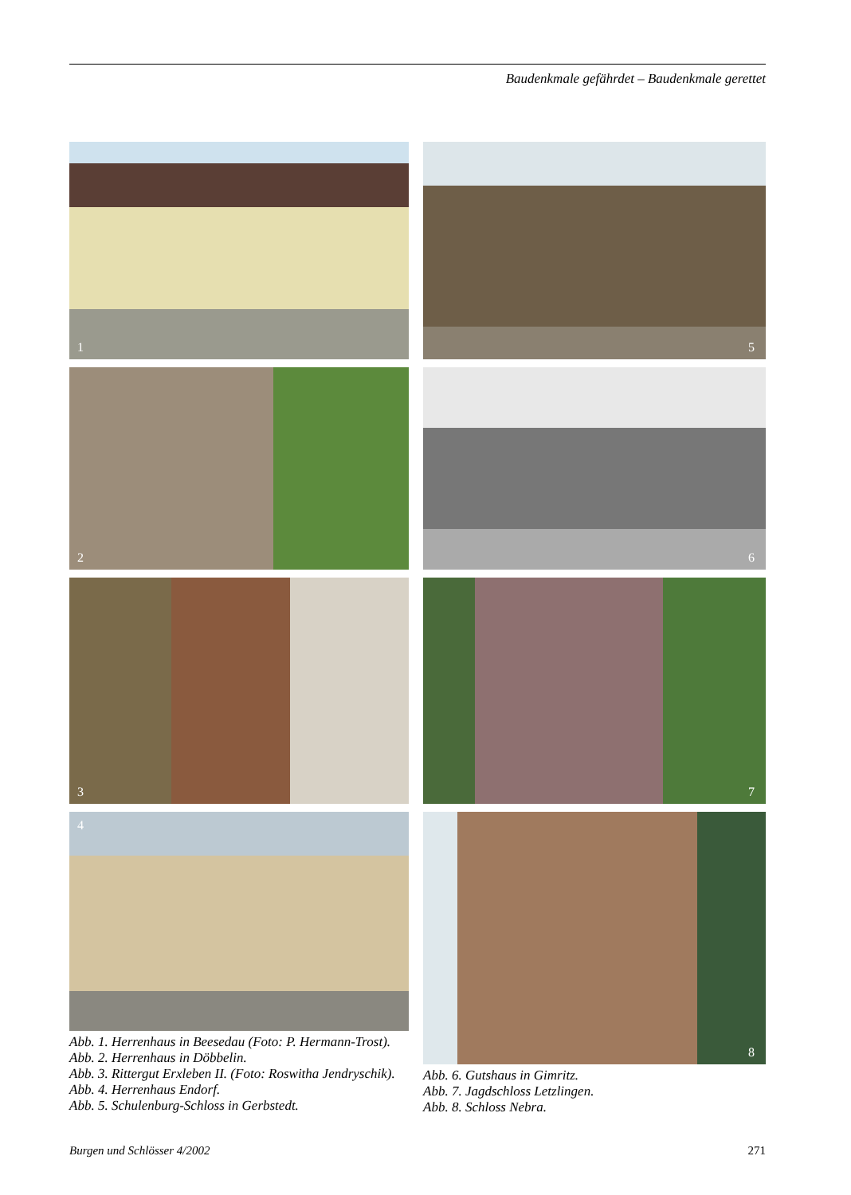Baudenkmale gefährdet – Baudenkmale gerettet
1
2
3
4
Abb. 1. Herrenhaus in Beesedau (Foto: P. Hermann-Trost).
Abb. 2. Herrenhaus in Döbbelin.
Abb. 3. Rittergut Erxleben II. (Foto: Roswitha Jendryschik).
Abb. 4. Herrenhaus Endorf.
Abb. 5. Schulenburg-Schloss in Gerbstedt.
5
6
7
8
Abb. 6. Gutshaus in Gimritz.
Abb. 7. Jagdschloss Letzlingen.
Abb. 8. Schloss Nebra.
Burgen und Schlösser 4/2002 271